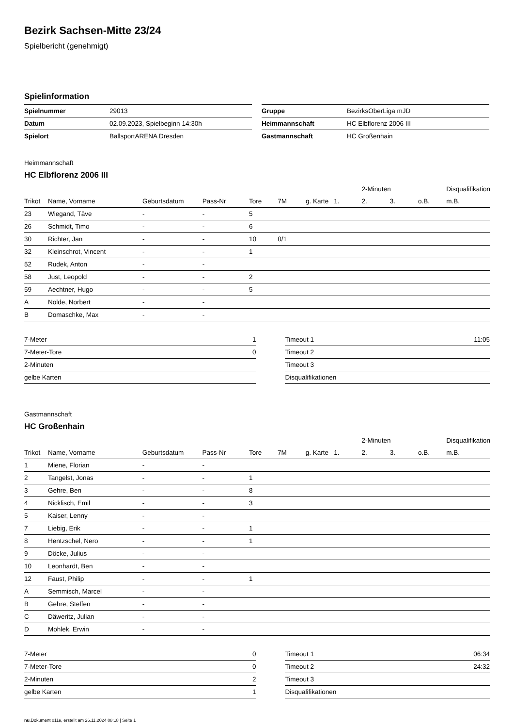Bezirk Sachsen-Mitte 23/24
Spielbericht (genehmigt)
Spielinformation
| Spielnummer | 29013 |
| Datum | 02.09.2023, Spielbeginn 14:30h |
| Spielort | BallsportARENA Dresden |
| Gruppe | BezirksOberLiga mJD |
| Heimmannschaft | HC Elbflorenz 2006 III |
| Gastmannschaft | HC Großenhain |
Heimmannschaft
HC Elbflorenz 2006 III
| | | | | | | | | 2-Minuten | | | Disqualifikation |
| --- | --- | --- | --- | --- | --- | --- | --- | --- | --- | --- | --- |
| Trikot | Name, Vorname | Geburtsdatum | Pass-Nr | Tore | 7M | g. Karte | 1. | 2. | 3. | o.B. | m.B. |
| 23 | Wiegand, Täve | - | - | 5 | | | | | | | |
| 26 | Schmidt, Timo | - | - | 6 | | | | | | | |
| 30 | Richter, Jan | - | - | 10 | 0/1 | | | | | | |
| 32 | Kleinschrot, Vincent | - | - | 1 | | | | | | | |
| 52 | Rudek, Anton | - | - | | | | | | | | |
| 58 | Just, Leopold | - | - | 2 | | | | | | | |
| 59 | Aechtner, Hugo | - | - | 5 | | | | | | | |
| A | Nolde, Norbert | - | - | | | | | | | | |
| B | Domaschke, Max | - | - | | | | | | | | |
| 7-Meter | 1 |
| 7-Meter-Tore | 0 |
| 2-Minuten | |
| gelbe Karten | |
| Timeout 1 | 11:05 |
| Timeout 2 | |
| Timeout 3 | |
| Disqualifikationen | |
Gastmannschaft
HC Großenhain
| | | | | | | | | 2-Minuten | | | Disqualifikation |
| --- | --- | --- | --- | --- | --- | --- | --- | --- | --- | --- | --- |
| Trikot | Name, Vorname | Geburtsdatum | Pass-Nr | Tore | 7M | g. Karte | 1. | 2. | 3. | o.B. | m.B. |
| 1 | Miene, Florian | - | - | | | | | | | | |
| 2 | Tangelst, Jonas | - | - | 1 | | | | | | | |
| 3 | Gehre, Ben | - | - | 8 | | | | | | | |
| 4 | Nicklisch, Emil | - | - | 3 | | | | | | | |
| 5 | Kaiser, Lenny | - | - | | | | | | | | |
| 7 | Liebig, Erik | - | - | 1 | | | | | | | |
| 8 | Hentzschel, Nero | - | - | 1 | | | | | | | |
| 9 | Döcke, Julius | - | - | | | | | | | | |
| 10 | Leonhardt, Ben | - | - | | | | | | | | |
| 12 | Faust, Philip | - | - | 1 | | | | | | | |
| A | Semmisch, Marcel | - | - | | | | | | | | |
| B | Gehre, Steffen | - | - | | | | | | | | |
| C | Däweritz, Julian | - | - | | | | | | | | |
| D | Mohlek, Erwin | - | - | | | | | | | | |
| 7-Meter | 0 |
| 7-Meter-Tore | 0 |
| 2-Minuten | 2 |
| gelbe Karten | 1 |
| Timeout 1 | 06:34 |
| Timeout 2 | 24:32 |
| Timeout 3 | |
| Disqualifikationen | |
nu.Dokument 011e, erstellt am 26.11.2024 08:18 | Seite 1